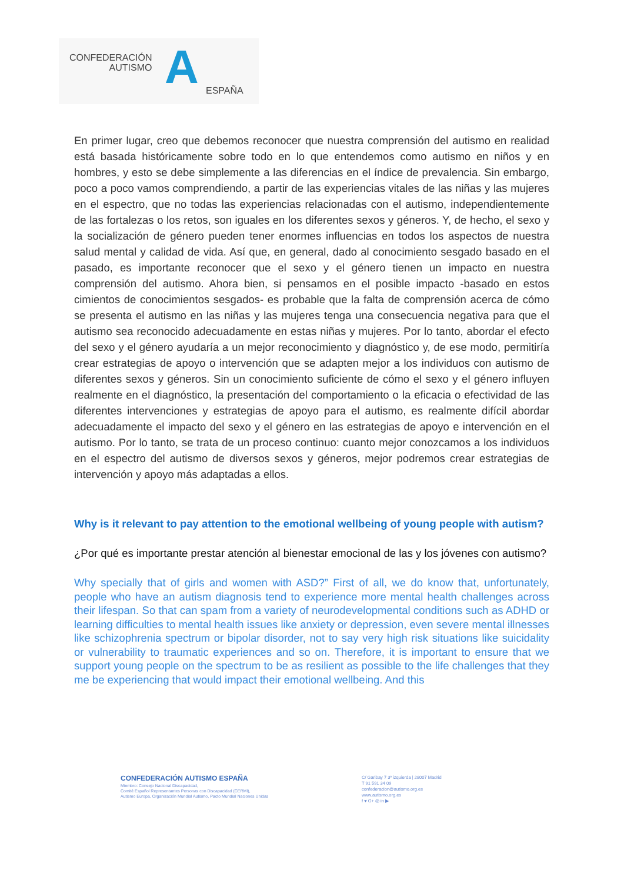CONFEDERACIÓN
AUTISMO
A ESPAÑA
En primer lugar, creo que debemos reconocer que nuestra comprensión del autismo en realidad está basada históricamente sobre todo en lo que entendemos como autismo en niños y en hombres, y esto se debe simplemente a las diferencias en el índice de prevalencia. Sin embargo, poco a poco vamos comprendiendo, a partir de las experiencias vitales de las niñas y las mujeres en el espectro, que no todas las experiencias relacionadas con el autismo, independientemente de las fortalezas o los retos, son iguales en los diferentes sexos y géneros. Y, de hecho, el sexo y la socialización de género pueden tener enormes influencias en todos los aspectos de nuestra salud mental y calidad de vida. Así que, en general, dado al conocimiento sesgado basado en el pasado, es importante reconocer que el sexo y el género tienen un impacto en nuestra comprensión del autismo. Ahora bien, si pensamos en el posible impacto -basado en estos cimientos de conocimientos sesgados- es probable que la falta de comprensión acerca de cómo se presenta el autismo en las niñas y las mujeres tenga una consecuencia negativa para que el autismo sea reconocido adecuadamente en estas niñas y mujeres. Por lo tanto, abordar el efecto del sexo y el género ayudaría a un mejor reconocimiento y diagnóstico y, de ese modo, permitiría crear estrategias de apoyo o intervención que se adapten mejor a los individuos con autismo de diferentes sexos y géneros. Sin un conocimiento suficiente de cómo el sexo y el género influyen realmente en el diagnóstico, la presentación del comportamiento o la eficacia o efectividad de las diferentes intervenciones y estrategias de apoyo para el autismo, es realmente difícil abordar adecuadamente el impacto del sexo y el género en las estrategias de apoyo e intervención en el autismo. Por lo tanto, se trata de un proceso continuo: cuanto mejor conozcamos a los individuos en el espectro del autismo de diversos sexos y géneros, mejor podremos crear estrategias de intervención y apoyo más adaptadas a ellos.
Why is it relevant to pay attention to the emotional wellbeing of young people with autism?
¿Por qué es importante prestar atención al bienestar emocional de las y los jóvenes con autismo?
Why specially that of girls and women with ASD?” First of all, we do know that, unfortunately, people who have an autism diagnosis tend to experience more mental health challenges across their lifespan. So that can spam from a variety of neurodevelopmental conditions such as ADHD or learning difficulties to mental health issues like anxiety or depression, even severe mental illnesses like schizophrenia spectrum or bipolar disorder, not to say very high risk situations like suicidality or vulnerability to traumatic experiences and so on. Therefore, it is important to ensure that we support young people on the spectrum to be as resilient as possible to the life challenges that they me be experiencing that would impact their emotional wellbeing. And this
CONFEDERACIÓN AUTISMO ESPAÑA
Miembro: Consejo Nacional Discapacidad,
Comité Español Representantes Personas con Discapacidad (CERMI),
Autismo Europa, Organización Mundial Autismo, Pacto Mundial Naciones Unidas
C/ Garibay 7 3º izquierda | 28007 Madrid
T 91 591 34 09
confederacion@autismo.org.es
www.autismo.org.es
f ♥ G+ ◎ in ▶